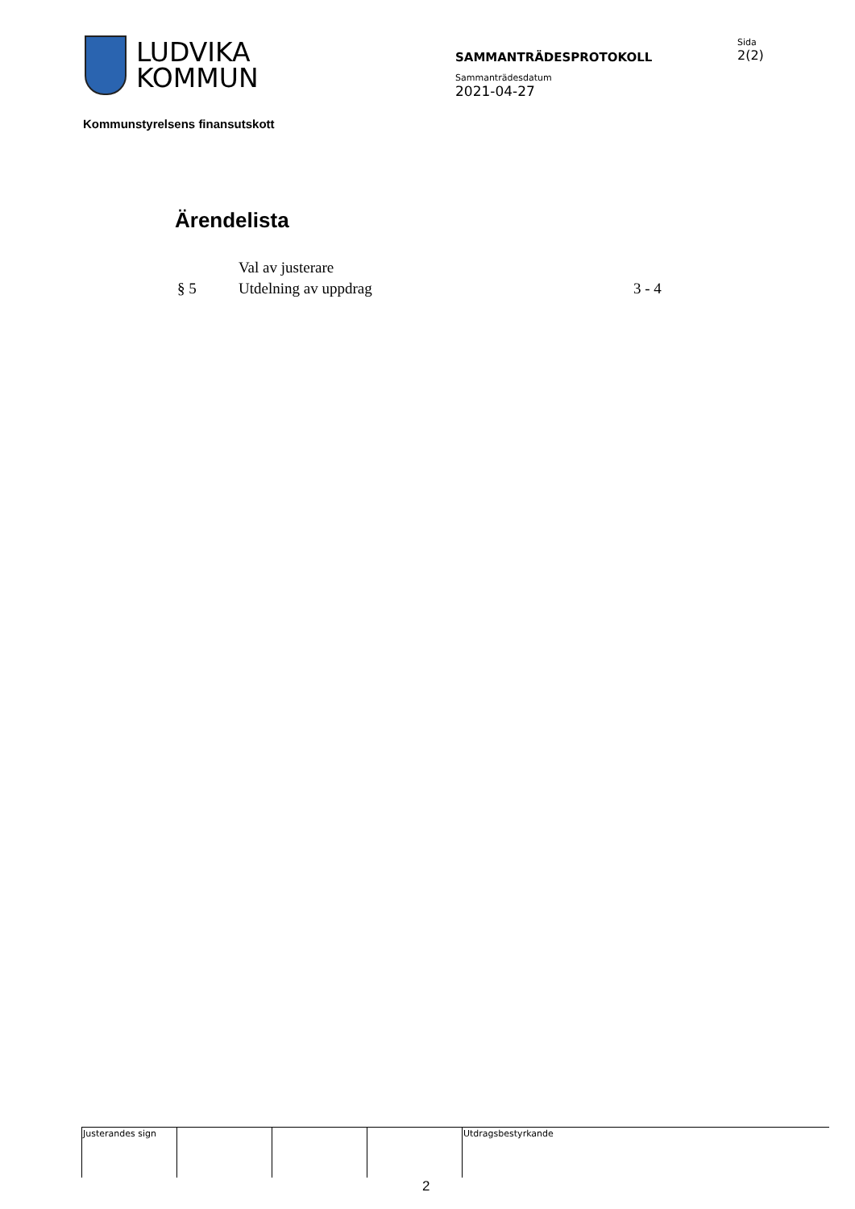LUDVIKA
KOMMUN
SAMMANTRÄDESPROTOKOLL
Sammanträdesdatum
2021-04-27
Sida
2(2)
Kommunstyrelsens finansutskott
Ärendelista
| | Val av justerare | |
| § 5 | Utdelning av uppdrag | 3 - 4 |
| Justerandes sign | | | | Utdragsbestyrkande |
2